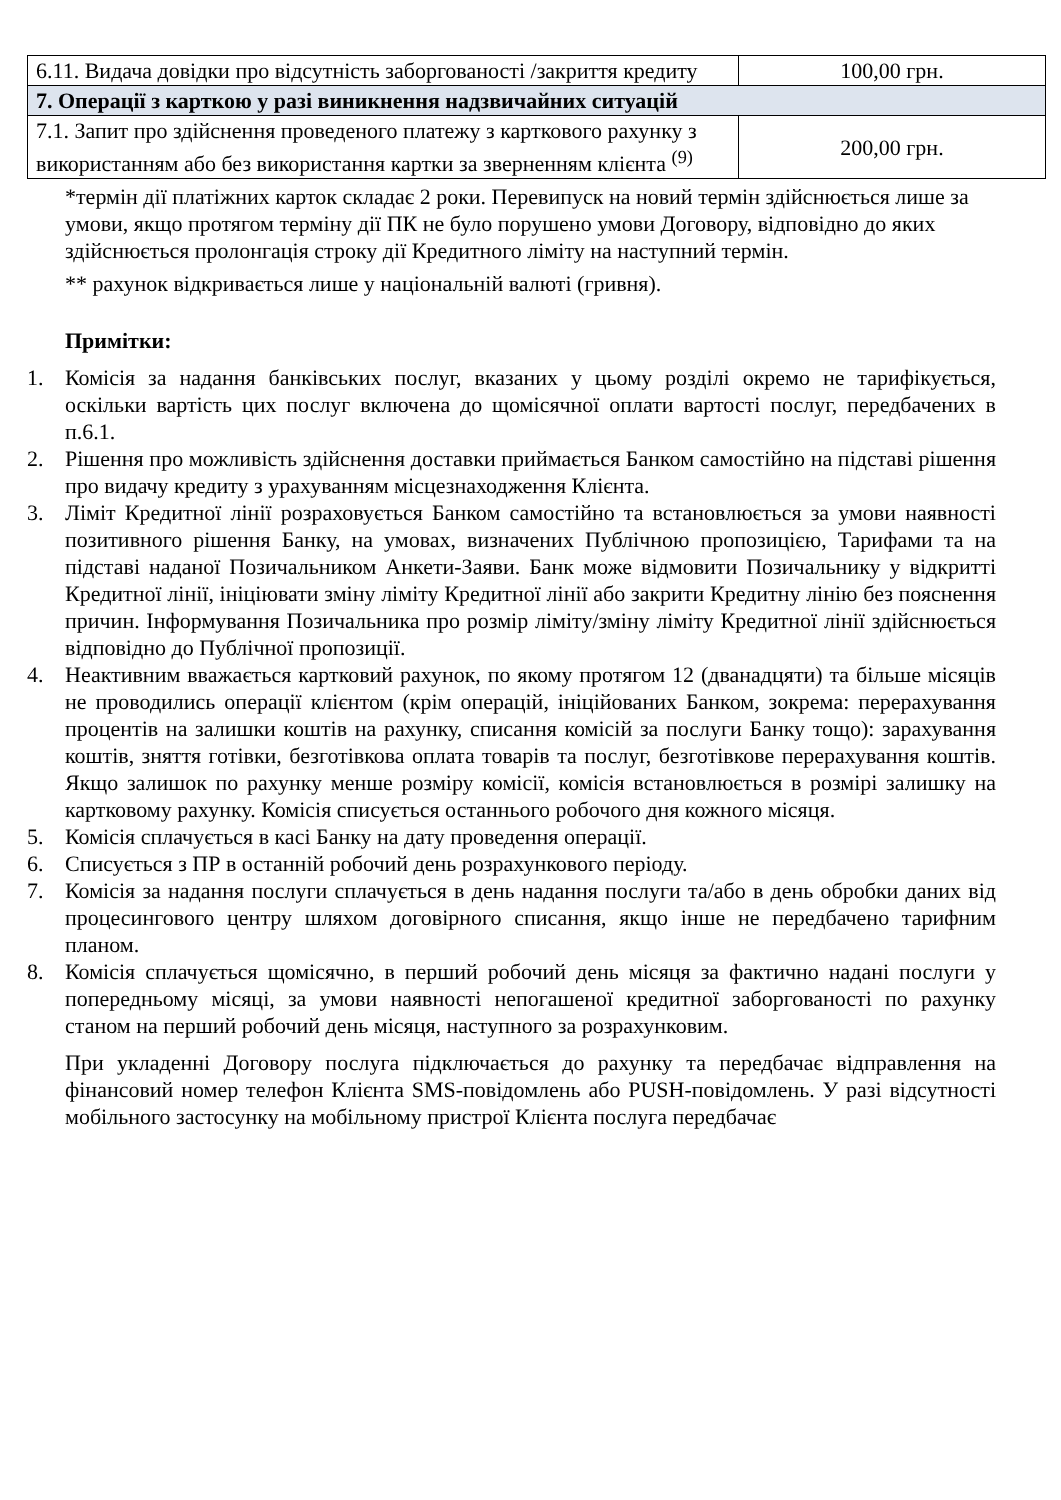| 6.11. Видача довідки про відсутність заборгованості /закриття кредиту | 100,00 грн. |
| 7. Операції з карткою у разі виникнення надзвичайних ситуацій | |
| 7.1. Запит про здійснення проведеного платежу з карткового рахунку з використанням або без використання картки за зверненням клієнта <sup>(9)</sup> | 200,00 грн. |
*термін дії платіжних карток складає 2 роки. Перевипуск на новий термін здійснюється лише за умови, якщо протягом терміну дії ПК не було порушено умови Договору, відповідно до яких здійснюється пролонгація строку дії Кредитного ліміту на наступний термін.
** рахунок відкривається лише у національній валюті (гривня).
Примітки:
1. Комісія за надання банківських послуг, вказаних у цьому розділі окремо не тарифікується, оскільки вартість цих послуг включена до щомісячної оплати вартості послуг, передбачених в п.6.1.
2. Рішення про можливість здійснення доставки приймається Банком самостійно на підставі рішення про видачу кредиту з урахуванням місцезнаходження Клієнта.
3. Ліміт Кредитної лінії розраховується Банком самостійно та встановлюється за умови наявності позитивного рішення Банку, на умовах, визначених Публічною пропозицією, Тарифами та на підставі наданої Позичальником Анкети-Заяви. Банк може відмовити Позичальнику у відкритті Кредитної лінії, ініціювати зміну ліміту Кредитної лінії або закрити Кредитну лінію без пояснення причин. Інформування Позичальника про розмір ліміту/зміну ліміту Кредитної лінії здійснюється відповідно до Публічної пропозиції.
4. Неактивним вважається картковий рахунок, по якому протягом 12 (дванадцяти) та більше місяців не проводились операції клієнтом (крім операцій, ініційованих Банком, зокрема: перерахування процентів на залишки коштів на рахунку, списання комісій за послуги Банку тощо): зарахування коштів, зняття готівки, безготівкова оплата товарів та послуг, безготівкове перерахування коштів. Якщо залишок по рахунку менше розміру комісії, комісія встановлюється в розмірі залишку на картковому рахунку. Комісія списується останнього робочого дня кожного місяця.
5. Комісія сплачується в касі Банку на дату проведення операції.
6. Списується з ПР в останній робочий день розрахункового періоду.
7. Комісія за надання послуги сплачується в день надання послуги та/або в день обробки даних від процесингового центру шляхом договірного списання, якщо інше не передбачено тарифним планом.
8. Комісія сплачується щомісячно, в перший робочий день місяця за фактично надані послуги у попередньому місяці, за умови наявності непогашеної кредитної заборгованості по рахунку станом на перший робочий день місяця, наступного за розрахунковим.
При укладенні Договору послуга підключається до рахунку та передбачає відправлення на фінансовий номер телефон Клієнта SMS-повідомлень або PUSH-повідомлень. У разі відсутності мобільного застосунку на мобільному пристрої Клієнта послуга передбачає